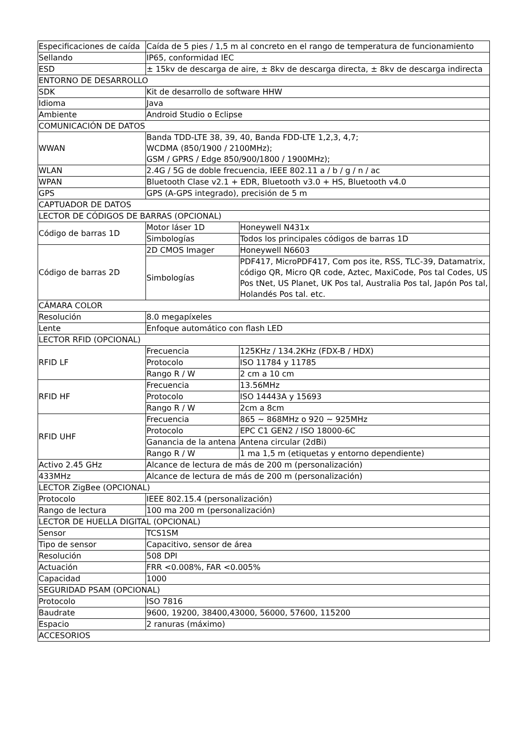| Especificaciones de caída | Caída de 5 pies / 1,5 m al concreto en el rango de temperatura de funcionamiento | |
| Sellando | IP65, conformidad IEC | |
| ESD | ± 15kv de descarga de aire, ± 8kv de descarga directa, ± 8kv de descarga indirecta | |
| ENTORNO DE DESARROLLO | | |
| SDK | Kit de desarrollo de software HHW | |
| Idioma | Java | |
| Ambiente | Android Studio o Eclipse | |
| COMUNICACIÓN DE DATOS | | |
| WWAN | Banda TDD-LTE 38, 39, 40, Banda FDD-LTE 1,2,3, 4,7; WCDMA (850/1900 / 2100MHz); GSM / GPRS / Edge 850/900/1800 / 1900MHz); | |
| WLAN | 2.4G / 5G de doble frecuencia, IEEE 802.11 a / b / g / n / ac | |
| WPAN | Bluetooth Clase v2.1 + EDR, Bluetooth v3.0 + HS, Bluetooth v4.0 | |
| GPS | GPS (A-GPS integrado), precisión de 5 m | |
| CAPTUADOR DE DATOS | | |
| LECTOR DE CÓDIGOS DE BARRAS (OPCIONAL) | | |
| Código de barras 1D | Motor láser 1D | Honeywell N431x |
| | Simbologías | Todos los principales códigos de barras 1D |
| Código de barras 2D | 2D CMOS Imager | Honeywell N6603 |
| | Simbologías | PDF417, MicroPDF417, Com pos ite, RSS, TLC-39, Datamatrix, código QR, Micro QR code, Aztec, MaxiCode, Pos tal Codes, US Pos tNet, US Planet, UK Pos tal, Australia Pos tal, Japón Pos tal, Holandés Pos tal. etc. |
| CÁMARA COLOR | | |
| Resolución | 8.0 megapíxeles | |
| Lente | Enfoque automático con flash LED | |
| LECTOR RFID (OPCIONAL) | | |
| RFID LF | Frecuencia | 125KHz / 134.2KHz (FDX-B / HDX) |
| | Protocolo | ISO 11784 y 11785 |
| | Rango R / W | 2 cm a 10 cm |
| RFID HF | Frecuencia | 13.56MHz |
| | Protocolo | ISO 14443A y 15693 |
| | Rango R / W | 2cm a 8cm |
| RFID UHF | Frecuencia | 865 ~ 868MHz o 920 ~ 925MHz |
| | Protocolo | EPC C1 GEN2 / ISO 18000-6C |
| | Ganancia de la antena | Antena circular (2dBi) |
| | Rango R / W | 1 ma 1,5 m (etiquetas y entorno dependiente) |
| Activo 2.45 GHz | Alcance de lectura de más de 200 m (personalización) | |
| 433MHz | Alcance de lectura de más de 200 m (personalización) | |
| LECTOR ZigBee (OPCIONAL) | | |
| Protocolo | IEEE 802.15.4 (personalización) | |
| Rango de lectura | 100 ma 200 m (personalización) | |
| LECTOR DE HUELLA DIGITAL (OPCIONAL) | | |
| Sensor | TCS1SM | |
| Tipo de sensor | Capacitivo, sensor de área | |
| Resolución | 508 DPI | |
| Actuación | FRR <0.008%, FAR <0.005% | |
| Capacidad | 1000 | |
| SEGURIDAD PSAM (OPCIONAL) | | |
| Protocolo | ISO 7816 | |
| Baudrate | 9600, 19200, 38400,43000, 56000, 57600, 115200 | |
| Espacio | 2 ranuras (máximo) | |
| ACCESORIOS | | |